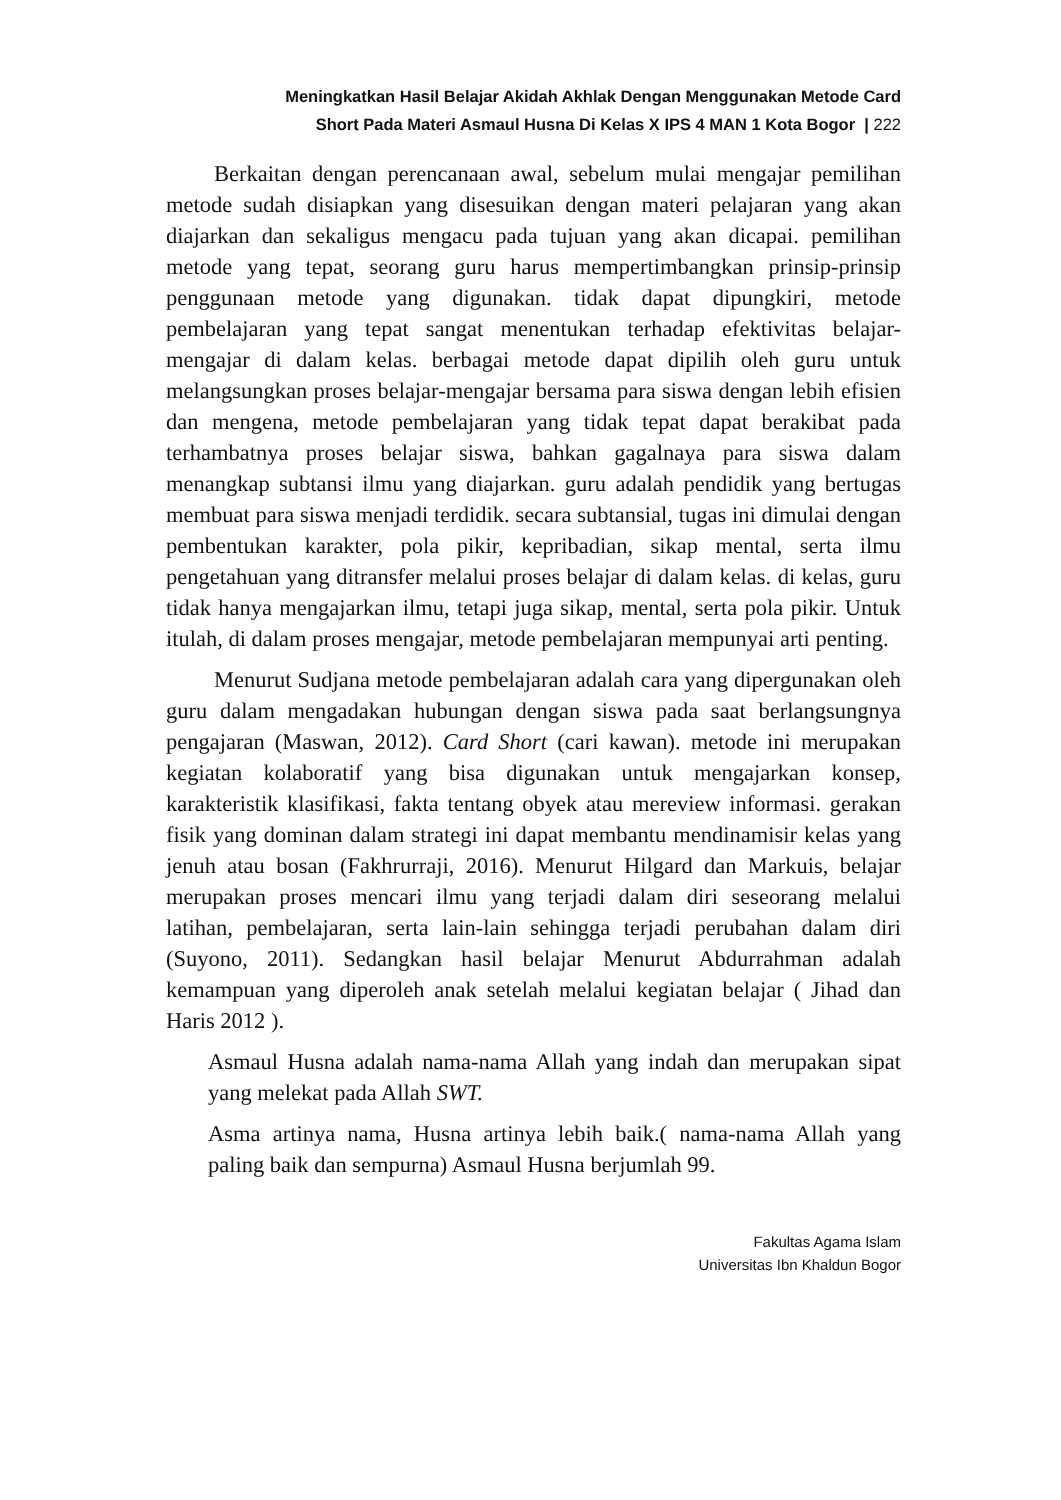Meningkatkan Hasil Belajar Akidah Akhlak Dengan Menggunakan Metode Card
Short Pada Materi Asmaul Husna Di Kelas X IPS 4 MAN 1 Kota Bogor | 222
Berkaitan dengan perencanaan awal, sebelum mulai mengajar pemilihan metode sudah disiapkan yang disesuikan dengan materi pelajaran yang akan diajarkan dan sekaligus mengacu pada tujuan yang akan dicapai. pemilihan metode yang tepat, seorang guru harus mempertimbangkan prinsip-prinsip penggunaan metode yang digunakan. tidak dapat dipungkiri, metode pembelajaran yang tepat sangat menentukan terhadap efektivitas belajar-mengajar di dalam kelas. berbagai metode dapat dipilih oleh guru untuk melangsungkan proses belajar-mengajar bersama para siswa dengan lebih efisien dan mengena, metode pembelajaran yang tidak tepat dapat berakibat pada terhambatnya proses belajar siswa, bahkan gagalnaya para siswa dalam menangkap subtansi ilmu yang diajarkan. guru adalah pendidik yang bertugas membuat para siswa menjadi terdidik. secara subtansial, tugas ini dimulai dengan pembentukan karakter, pola pikir, kepribadian, sikap mental, serta ilmu pengetahuan yang ditransfer melalui proses belajar di dalam kelas. di kelas, guru tidak hanya mengajarkan ilmu, tetapi juga sikap, mental, serta pola pikir. Untuk itulah, di dalam proses mengajar, metode pembelajaran mempunyai arti penting.
Menurut Sudjana metode pembelajaran adalah cara yang dipergunakan oleh guru dalam mengadakan hubungan dengan siswa pada saat berlangsungnya pengajaran (Maswan, 2012). Card Short (cari kawan). metode ini merupakan kegiatan kolaboratif yang bisa digunakan untuk mengajarkan konsep, karakteristik klasifikasi, fakta tentang obyek atau mereview informasi. gerakan fisik yang dominan dalam strategi ini dapat membantu mendinamisir kelas yang jenuh atau bosan (Fakhrurraji, 2016). Menurut Hilgard dan Markuis, belajar merupakan proses mencari ilmu yang terjadi dalam diri seseorang melalui latihan, pembelajaran, serta lain-lain sehingga terjadi perubahan dalam diri (Suyono, 2011). Sedangkan hasil belajar Menurut Abdurrahman adalah kemampuan yang diperoleh anak setelah melalui kegiatan belajar ( Jihad dan Haris 2012 ).
Asmaul Husna adalah nama-nama Allah yang indah dan merupakan sipat yang melekat pada Allah SWT.
Asma artinya nama, Husna artinya lebih baik.( nama-nama Allah yang paling baik dan sempurna) Asmaul Husna berjumlah 99.
Fakultas Agama Islam
Universitas Ibn Khaldun Bogor